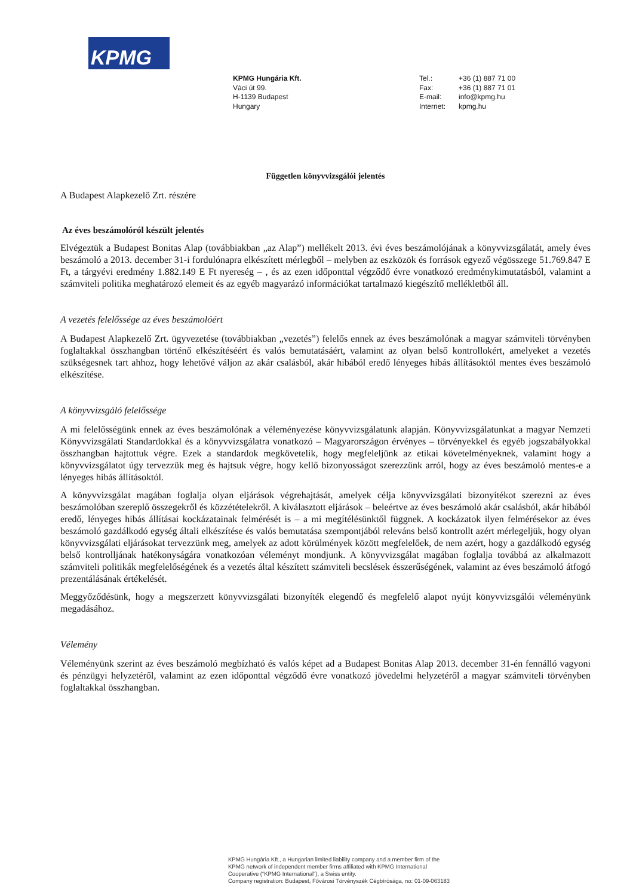KPMG
KPMG Hungária Kft.
Váci út 99.
H-1139 Budapest
Hungary
Tel.:
Fax:
E-mail:
Internet:
+36 (1) 887 71 00
+36 (1) 887 71 01
info@kpmg.hu
kpmg.hu
Független könyvvizsgálói jelentés
A Budapest Alapkezelő Zrt. részére
Az éves beszámolóról készült jelentés
Elvégeztük a Budapest Bonitas Alap (továbbiakban „az Alap”) mellékelt 2013. évi éves beszámolójának a könyvvizsgálatát, amely éves beszámoló a 2013. december 31-i fordulónapra elkészített mérlegből – melyben az eszközök és források egyező végösszege 51.769.847 E Ft, a tárgyévi eredmény 1.882.149 E Ft nyereség – , és az ezen időponttal végződő évre vonatkozó eredménykimutatásból, valamint a számviteli politika meghatározó elemeit és az egyéb magyarázó információkat tartalmazó kiegészítő mellékletből áll.
A vezetés felelőssége az éves beszámolóért
A Budapest Alapkezelő Zrt. ügyvezetése (továbbiakban „vezetés”) felelős ennek az éves beszámolónak a magyar számviteli törvényben foglaltakkal összhangban történő elkészítéséért és valós bemutatásáért, valamint az olyan belső kontrollokért, amelyeket a vezetés szükségesnek tart ahhoz, hogy lehetővé váljon az akár csalásból, akár hibából eredő lényeges hibás állításoktól mentes éves beszámoló elkészítése.
A könyvvizsgáló felelőssége
A mi felelősségünk ennek az éves beszámolónak a véleményezése könyvvizsgálatunk alapján. Könyvvizsgálatunkat a magyar Nemzeti Könyvvizsgálati Standardokkal és a könyvvizsgálatra vonatkozó – Magyarországon érvényes – törvényekkel és egyéb jogszabályokkal összhangban hajtottuk végre. Ezek a standardok megkövetelik, hogy megfeleljünk az etikai követelményeknek, valamint hogy a könyvvizsgálatot úgy tervezzük meg és hajtsuk végre, hogy kellő bizonyosságot szerezzünk arról, hogy az éves beszámoló mentes-e a lényeges hibás állításoktól.
A könyvvizsgálat magában foglalja olyan eljárások végrehajtását, amelyek célja könyvvizsgálati bizonyítékot szerezni az éves beszámolóban szereplő összegekről és közzétételekről. A kiválasztott eljárások – beleértve az éves beszámoló akár csalásból, akár hibából eredő, lényeges hibás állításai kockázatainak felmérését is – a mi megítélésünktől függnek. A kockázatok ilyen felmérésekor az éves beszámoló gazdálkodó egység általi elkészítése és valós bemutatása szempontjából releváns belső kontrollt azért mérlegeljük, hogy olyan könyvvizsgálati eljárásokat tervezzünk meg, amelyek az adott körülmények között megfelelőek, de nem azért, hogy a gazdálkodó egység belső kontrolljának hatékonyságára vonatkozóan véleményt mondjunk. A könyvvizsgálat magában foglalja továbbá az alkalmazott számviteli politikák megfelelőségének és a vezetés által készített számviteli becslések ésszerűségének, valamint az éves beszámoló átfogó prezentálásának értékelését.
Meggyőződésünk, hogy a megszerzett könyvvizsgálati bizonyíték elegendő és megfelelő alapot nyújt könyvvizsgálói véleményünk megadásához.
Vélemény
Véleményünk szerint az éves beszámoló megbízható és valós képet ad a Budapest Bonitas Alap 2013. december 31-én fennálló vagyoni és pénzügyi helyzetéről, valamint az ezen időponttal végződő évre vonatkozó jövedelmi helyzetéről a magyar számviteli törvényben foglaltakkal összhangban.
KPMG Hungária Kft., a Hungarian limited liability company and a member firm of the
KPMG network of independent member firms affiliated with KPMG International
Cooperative (“KPMG International”), a Swiss entity.
Company registration: Budapest, Fővárosi Törvényszék Cégbírósága, no: 01-09-063183